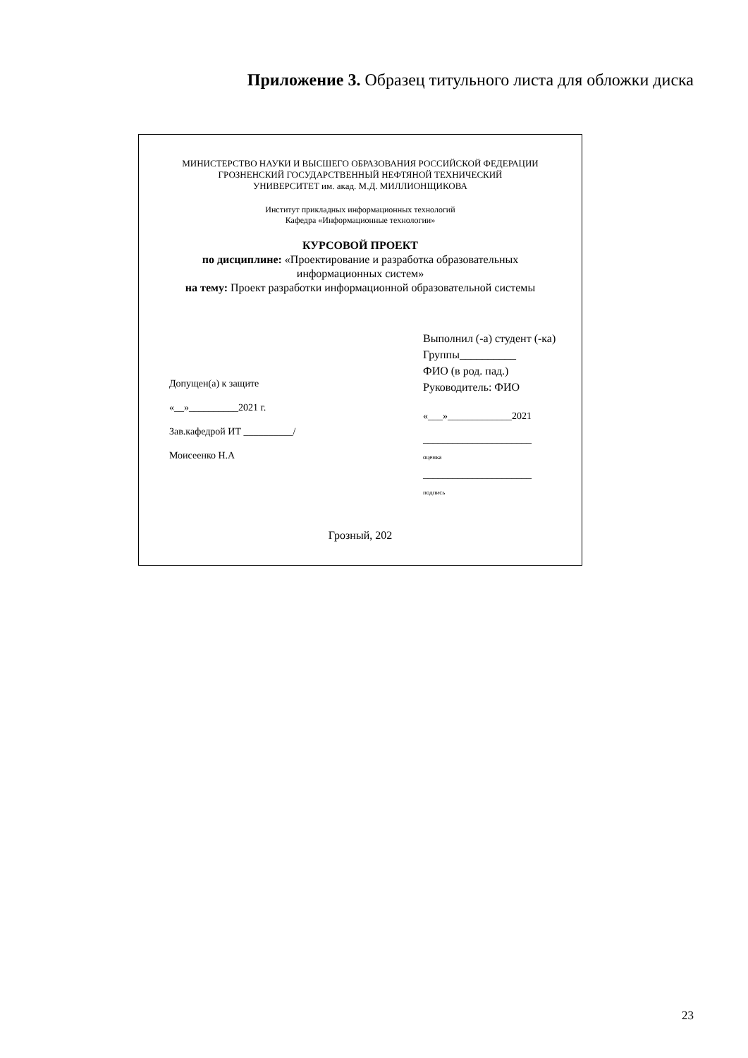Приложение 3. Образец титульного листа для обложки диска
МИНИСТЕРСТВО НАУКИ И ВЫСШЕГО ОБРАЗОВАНИЯ РОССИЙСКОЙ ФЕДЕРАЦИИ
ГРОЗНЕНСКИЙ ГОСУДАРСТВЕННЫЙ НЕФТЯНОЙ ТЕХНИЧЕСКИЙ
УНИВЕРСИТЕТ им. акад. М.Д. МИЛЛИОНЩИКОВА
Институт прикладных информационных технологий
Кафедра «Информационные технологии»
КУРСОВОЙ ПРОЕКТ
по дисциплине: «Проектирование и разработка образовательных
информационных систем»
на тему: Проект разработки информационной образовательной системы
Допущен(а) к защите
«__»__________2021 г.
Зав.кафедрой ИТ __________/
Моисеенко Н.А
Выполнил (-а) студент (-ка)
Группы__________
ФИО (в род. пад.)
Руководитель: ФИО
«___»_____________2021
______________________
оценка
______________________
подпись
Грозный, 202
23